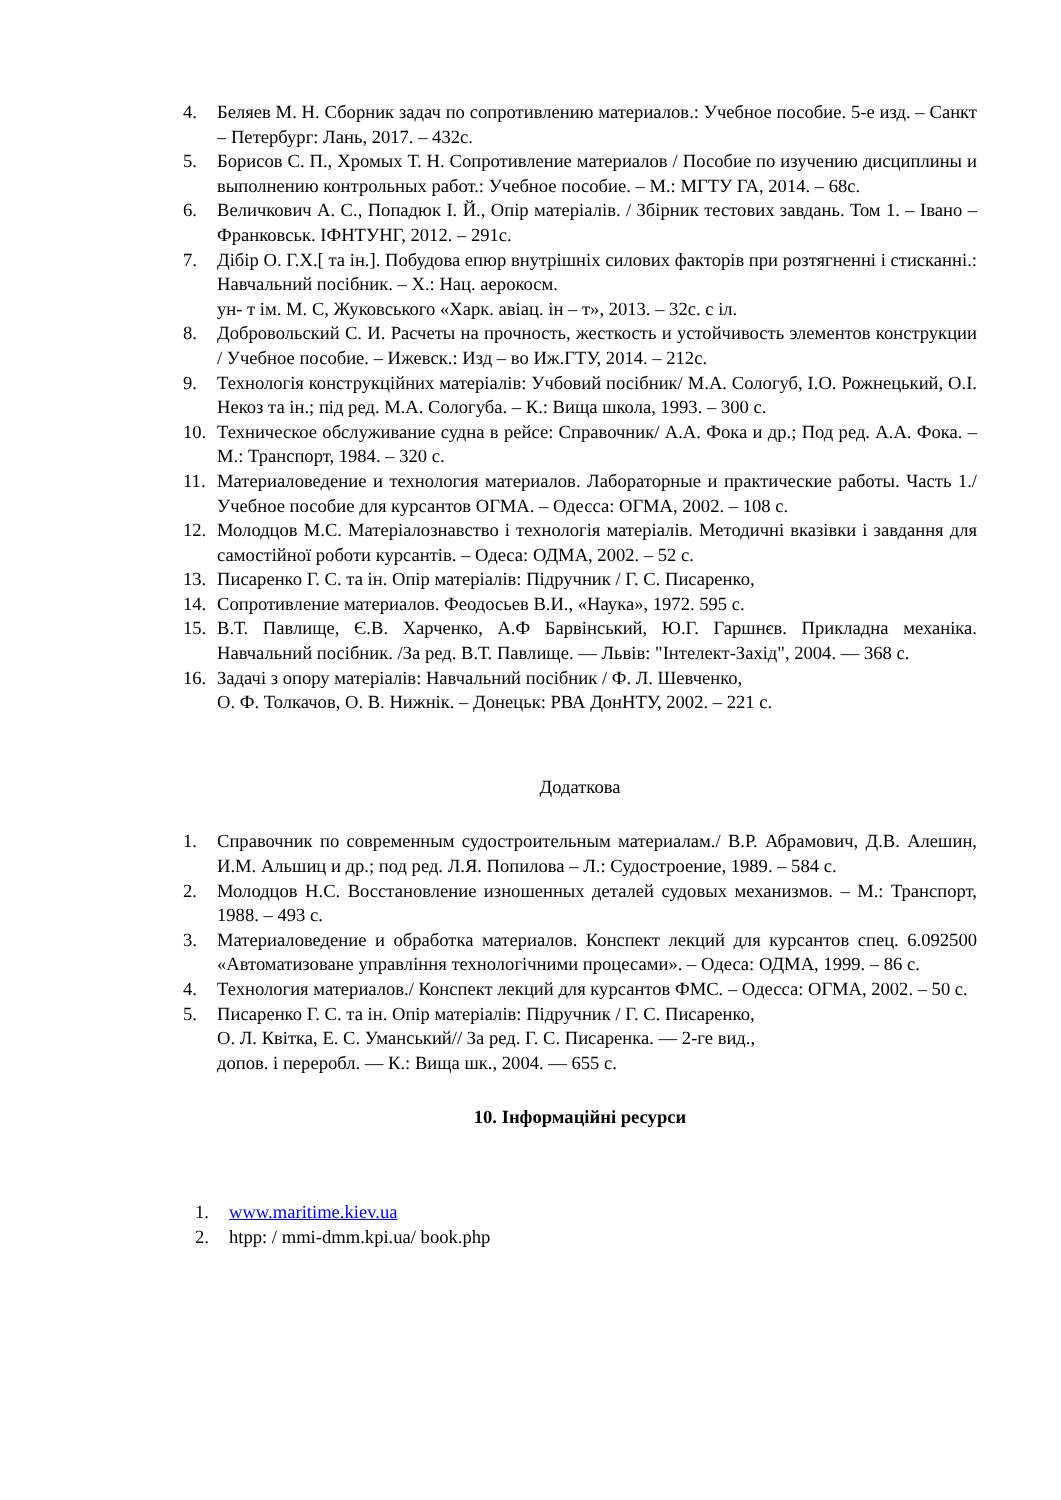4. Беляев М. Н. Сборник задач по сопротивлению материалов.: Учебное пособие. 5-е изд. – Санкт – Петербург: Лань, 2017. – 432с.
5. Борисов С. П., Хромых Т. Н. Сопротивление материалов / Пособие по изучению дисциплины и выполнению контрольных работ.: Учебное пособие. – М.: МГТУ ГА, 2014. – 68с.
6. Величкович А. С., Попадюк І. Й., Опір матеріалів. / Збірник тестових завдань. Том 1. – Івано – Франковськ. ІФНТУНГ, 2012. – 291с.
7. Дібір О. Г.Х.[ та ін.]. Побудова епюр внутрішніх силових факторів при розтягненні і стисканні.: Навчальний посібник. – Х.: Нац. аерокосм.
ун- т ім. М. С, Жуковського «Харк. авіац. ін – т», 2013. – 32с. с іл.
8. Добровольский С. И. Расчеты на прочность, жесткость и устойчивость элементов конструкции / Учебное пособие. – Ижевск.: Изд – во Иж.ГТУ, 2014. – 212с.
9. Технологія конструкційних матеріалів: Учбовий посібник/ М.А. Сологуб, І.О. Рожнецький, О.І. Некоз та ін.; під ред. М.А. Сологуба. – К.: Вища школа, 1993. – 300 с.
10. Техническое обслуживание судна в рейсе: Справочник/ А.А. Фока и др.; Под ред. А.А. Фока. – М.: Транспорт, 1984. – 320 с.
11. Материаловедение и технология материалов. Лабораторные и практические работы. Часть 1./ Учебное пособие для курсантов ОГМА. – Одесса: ОГМА, 2002. – 108 с.
12. Молодцов М.С. Матеріалознавство і технологія матеріалів. Методичні вказівки і завдання для самостійної роботи курсантів. – Одеса: ОДМА, 2002. – 52 с.
13. Писаренко Г. С. та ін. Опір матеріалів: Підручник / Г. С. Писаренко,
14. Сопротивление материалов. Феодосьев В.И., «Наука», 1972. 595 с.
15. В.Т. Павлище, Є.В. Харченко, А.Ф Барвінський, Ю.Г. Гаршнєв. Прикладна механіка. Навчальний посібник. /За ред. В.Т. Павлище. — Львів: "Інтелект-Захід", 2004. — 368 с.
16. Задачі з опору матеріалів: Навчальний посібник / Ф. Л. Шевченко,
О. Ф. Толкачов, О. В. Нижнік. – Донецьк: РВА ДонНТУ, 2002. – 221 с.
Додаткова
1. Справочник по современным судостроительным материалам./ В.Р. Абрамович, Д.В. Алешин, И.М. Альшиц и др.; под ред. Л.Я. Попилова – Л.: Судостроение, 1989. – 584 с.
2. Молодцов Н.С. Восстановление изношенных деталей судовых механизмов. – М.: Транспорт, 1988. – 493 с.
3. Материаловедение и обработка материалов. Конспект лекций для курсантов спец. 6.092500 «Автоматизоване управління технологічними процесами». – Одеса: ОДМА, 1999. – 86 с.
4. Технология материалов./ Конспект лекций для курсантов ФМС. – Одесса: ОГМА, 2002. – 50 с.
5. Писаренко Г. С. та ін. Опір матеріалів: Підручник / Г. С. Писаренко,
О. Л. Квітка, Е. С. Уманський// За ред. Г. С. Писаренка. — 2-ге вид.,
допов. і переробл. — К.: Вища шк., 2004. — 655 с.
10. Інформаційні ресурси
1. www.maritime.kiev.ua
2. htpp: / mmi-dmm.kpi.ua/ book.php